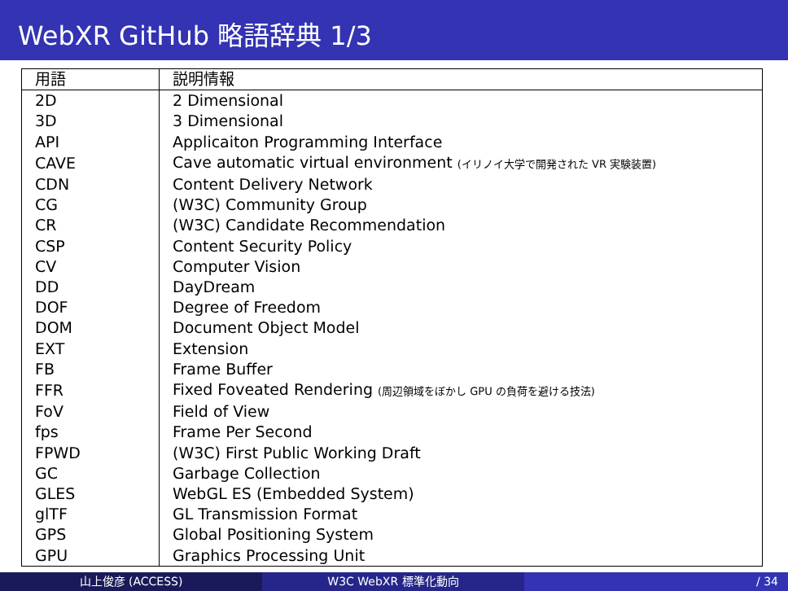WebXR GitHub 略語辞典 1/3
| 用語 | 説明情報 |
| --- | --- |
| 2D | 2 Dimensional |
| 3D | 3 Dimensional |
| API | Applicaiton Programming Interface |
| CAVE | Cave automatic virtual environment (イリノイ大学で開発された VR 実験装置) |
| CDN | Content Delivery Network |
| CG | (W3C) Community Group |
| CR | (W3C) Candidate Recommendation |
| CSP | Content Security Policy |
| CV | Computer Vision |
| DD | DayDream |
| DOF | Degree of Freedom |
| DOM | Document Object Model |
| EXT | Extension |
| FB | Frame Buffer |
| FFR | Fixed Foveated Rendering (周辺領域をぼかし GPU の負荷を避ける技法) |
| FoV | Field of View |
| fps | Frame Per Second |
| FPWD | (W3C) First Public Working Draft |
| GC | Garbage Collection |
| GLES | WebGL ES (Embedded System) |
| glTF | GL Transmission Format |
| GPS | Global Positioning System |
| GPU | Graphics Processing Unit |
山上俊彦 (ACCESS) W3C WebXR 標準化動向 / 34